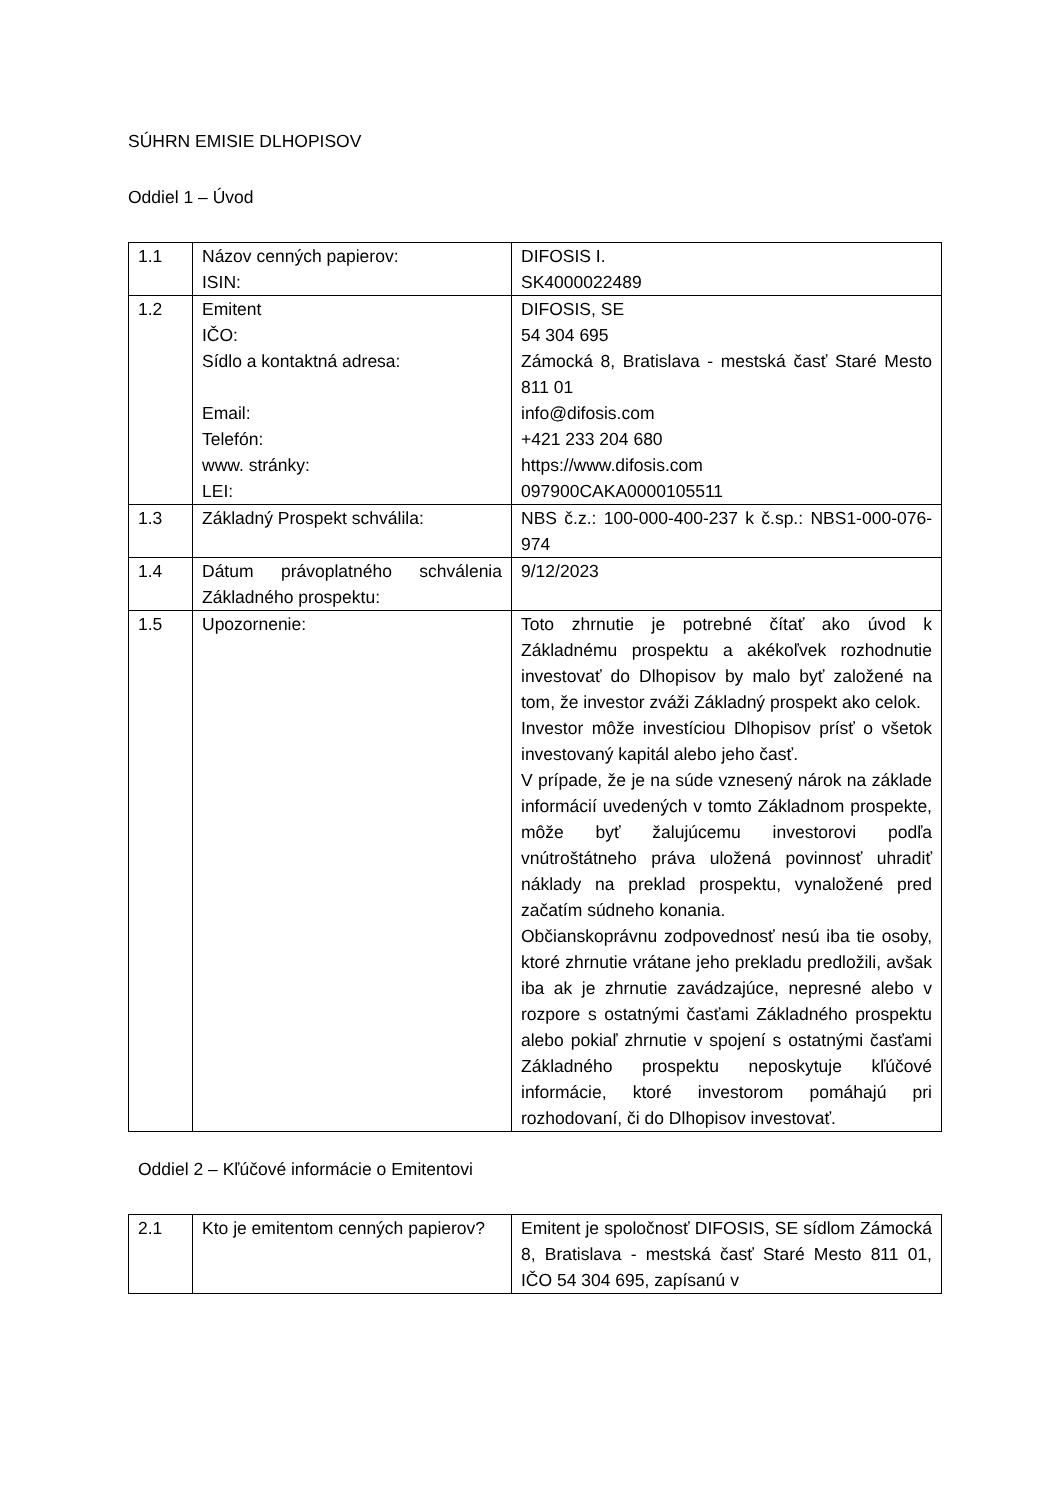SÚHRN EMISIE DLHOPISOV
Oddiel 1 – Úvod
| 1.1 | Názov cenných papierov: ISIN: | DIFOSIS I. SK4000022489 |
| 1.2 | Emitent IČO: Sídlo a kontaktná adresa: Email: Telefón: www. stránky: LEI: | DIFOSIS, SE 54 304 695 Zámocká 8, Bratislava - mestská časť Staré Mesto 811 01 info@difosis.com +421 233 204 680 https://www.difosis.com 097900CAKA0000105511 |
| 1.3 | Základný Prospekt schválila: | NBS č.z.: 100-000-400-237 k č.sp.: NBS1-000-076-974 |
| 1.4 | Dátum právoplatného schválenia Základného prospektu: | 9/12/2023 |
| 1.5 | Upozornenie: | Toto zhrnutie je potrebné čítať ako úvod k Základnému prospektu a akékoľvek rozhodnutie investovať do Dlhopisov by malo byť založené na tom, že investor zváži Základný prospekt ako celok. Investor môže investíciou Dlhopisov prísť o všetok investovaný kapitál alebo jeho časť. V prípade, že je na súde vznesený nárok na základe informácií uvedených v tomto Základnom prospekte, môže byť žalujúcemu investorovi podľa vnútroštátneho práva uložená povinnosť uhradiť náklady na preklad prospektu, vynaložené pred začatím súdneho konania. Občianskoprávnu zodpovednosť nesú iba tie osoby, ktoré zhrnutie vrátane jeho prekladu predložili, avšak iba ak je zhrnutie zavádzajúce, nepresné alebo v rozpore s ostatnými časťami Základného prospektu alebo pokiaľ zhrnutie v spojení s ostatnými časťami Základného prospektu neposkytuje kľúčové informácie, ktoré investorom pomáhajú pri rozhodovaní, či do Dlhopisov investovať. |
Oddiel 2 – Kľúčové informácie o Emitentovi
| 2.1 | Kto je emitentom cenných papierov? | Emitent je spoločnosť DIFOSIS, SE sídlom Zámocká 8, Bratislava - mestská časť Staré Mesto 811 01, IČO 54 304 695, zapísanú v |